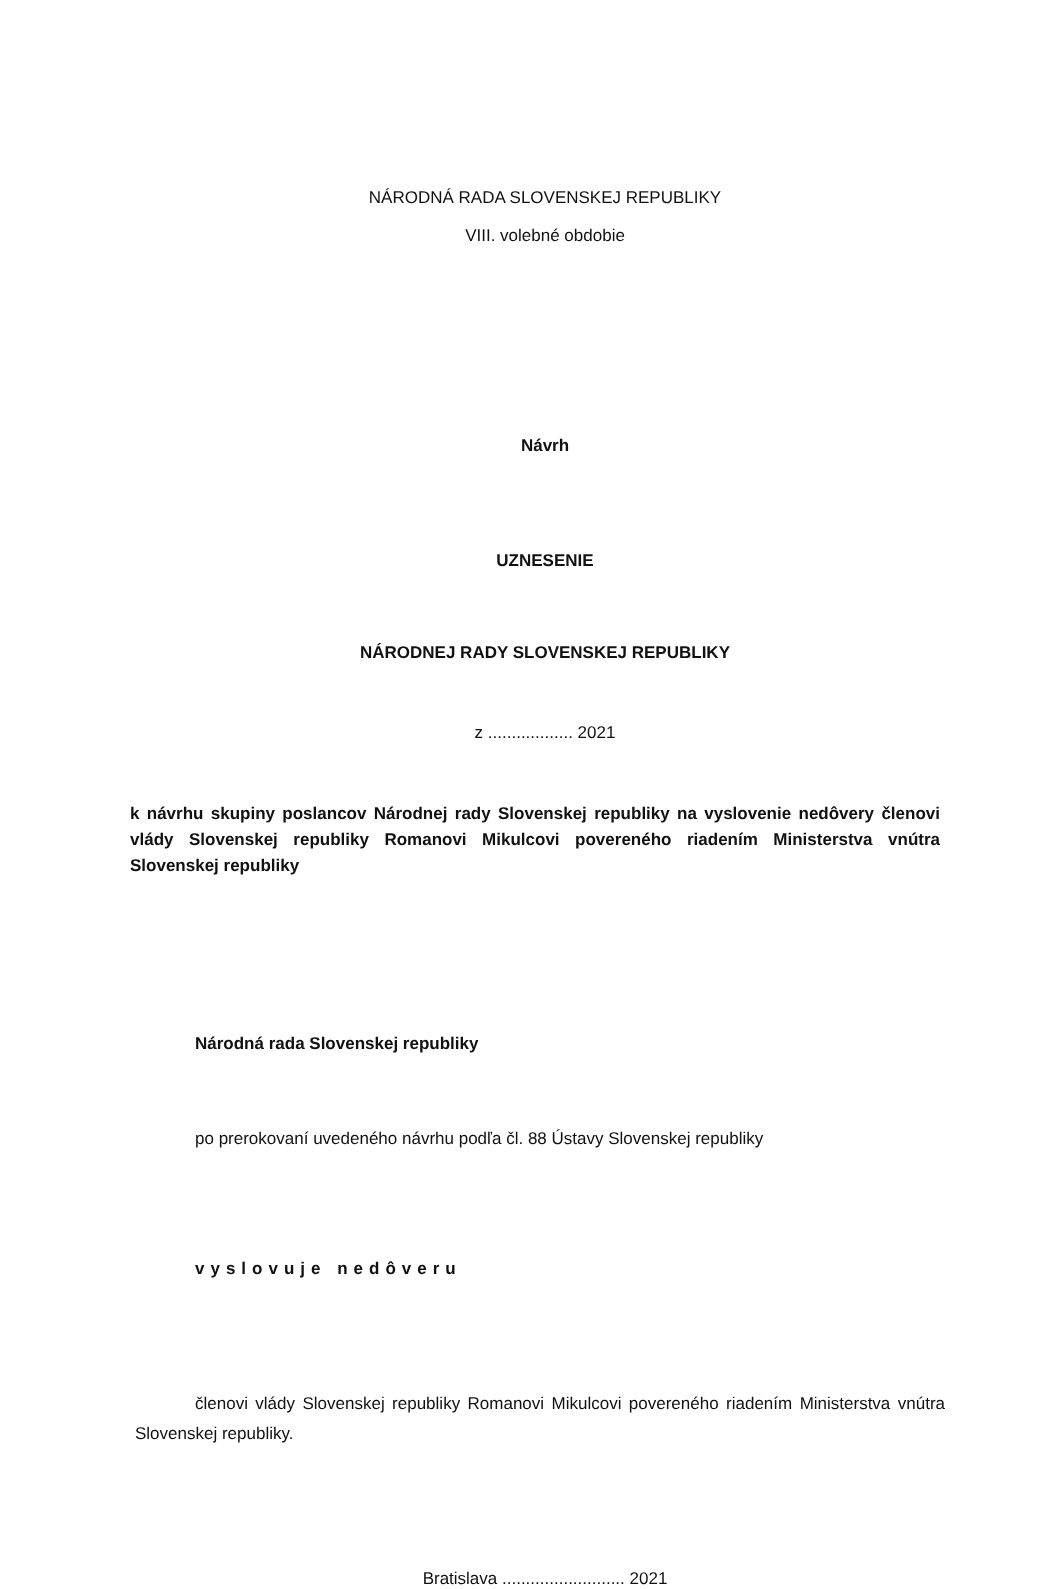NÁRODNÁ RADA SLOVENSKEJ REPUBLIKY
VIII. volebné obdobie
Návrh
UZNESENIE
NÁRODNEJ RADY SLOVENSKEJ REPUBLIKY
z .................. 2021
k návrhu skupiny poslancov Národnej rady Slovenskej republiky na vyslovenie nedôvery členovi vlády Slovenskej republiky Romanovi Mikulcovi povereného riadením Ministerstva vnútra Slovenskej republiky
Národná rada Slovenskej republiky
po prerokovaní uvedeného návrhu podľa čl. 88 Ústavy Slovenskej republiky
vyslovuje nedôveru
členovi vlády Slovenskej republiky Romanovi Mikulcovi povereného riadením Ministerstva vnútra Slovenskej republiky.
Bratislava .......................... 2021